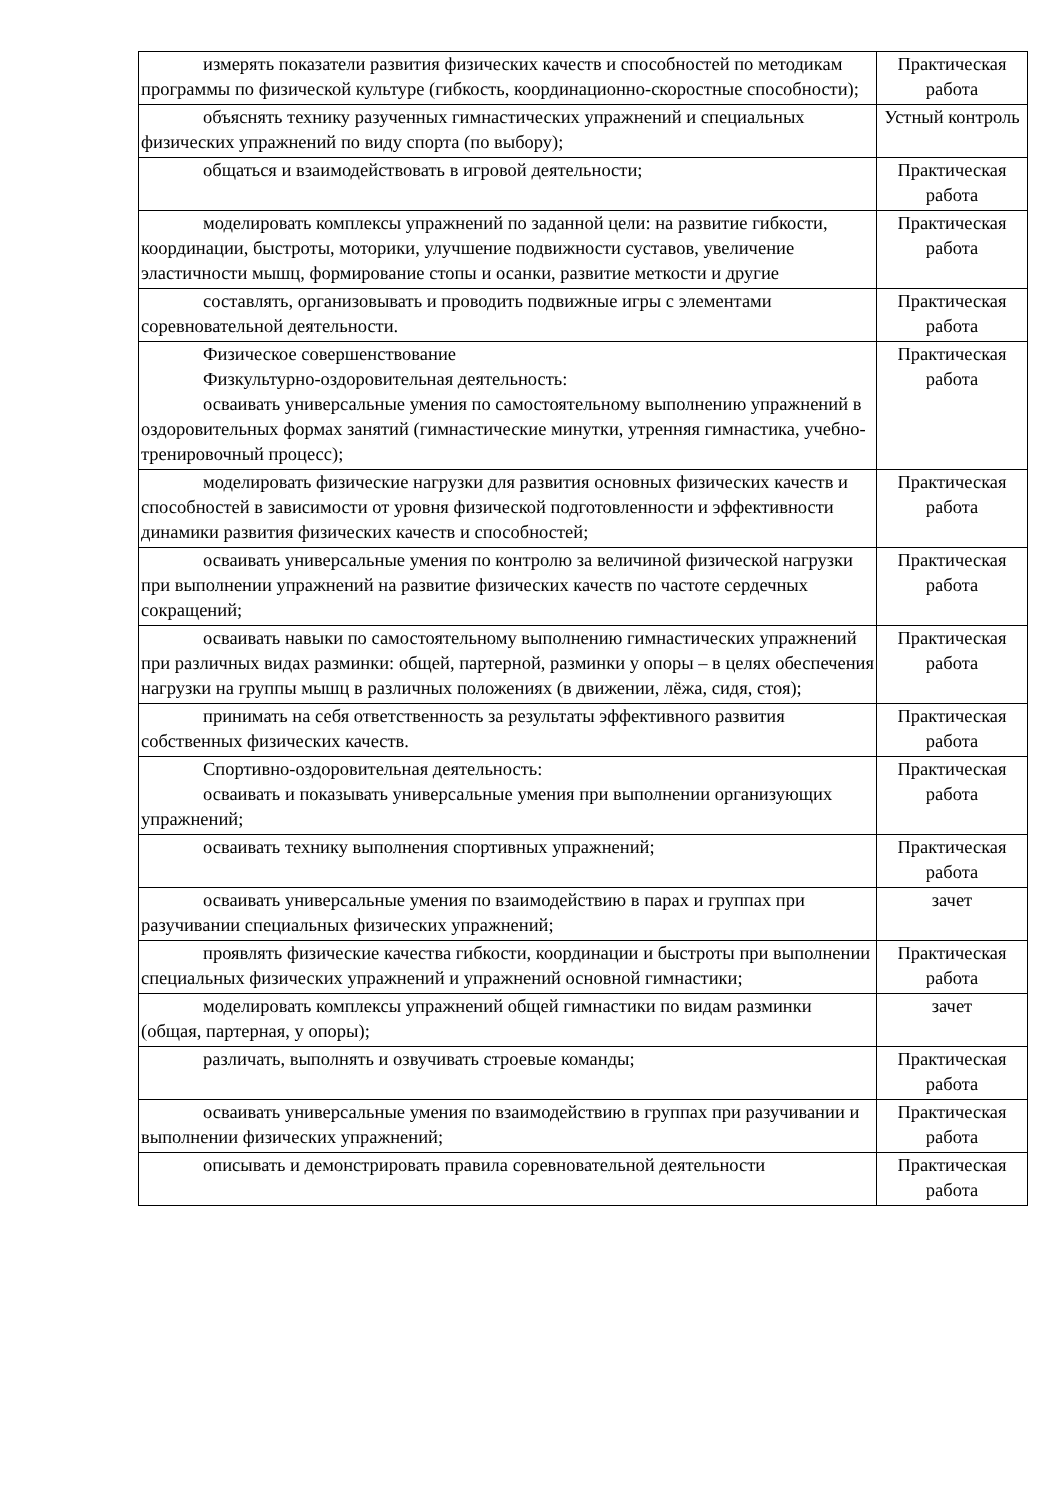| измерять показатели развития физических качеств и способностей по методикам программы по физической культуре (гибкость, координационно-скоростные способности); | Практическая работа |
| объяснять технику разученных гимнастических упражнений и специальных физических упражнений по виду спорта (по выбору); | Устный контроль |
| общаться и взаимодействовать в игровой деятельности; | Практическая работа |
| моделировать комплексы упражнений по заданной цели: на развитие гибкости, координации, быстроты, моторики, улучшение подвижности суставов, увеличение эластичности мышц, формирование стопы и осанки, развитие меткости и другие | Практическая работа |
| составлять, организовывать и проводить подвижные игры с элементами соревновательной деятельности. | Практическая работа |
| Физическое совершенствование Физкультурно-оздоровительная деятельность: осваивать универсальные умения по самостоятельному выполнению упражнений в оздоровительных формах занятий (гимнастические минутки, утренняя гимнастика, учебно-тренировочный процесс); | Практическая работа |
| моделировать физические нагрузки для развития основных физических качеств и способностей в зависимости от уровня физической подготовленности и эффективности динамики развития физических качеств и способностей; | Практическая работа |
| осваивать универсальные умения по контролю за величиной физической нагрузки при выполнении упражнений на развитие физических качеств по частоте сердечных сокращений; | Практическая работа |
| осваивать навыки по самостоятельному выполнению гимнастических упражнений при различных видах разминки: общей, партерной, разминки у опоры – в целях обеспечения нагрузки на группы мышц в различных положениях (в движении, лёжа, сидя, стоя); | Практическая работа |
| принимать на себя ответственность за результаты эффективного развития собственных физических качеств. | Практическая работа |
| Спортивно-оздоровительная деятельность: осваивать и показывать универсальные умения при выполнении организующих упражнений; | Практическая работа |
| осваивать технику выполнения спортивных упражнений; | Практическая работа |
| осваивать универсальные умения по взаимодействию в парах и группах при разучивании специальных физических упражнений; | зачет |
| проявлять физические качества гибкости, координации и быстроты при выполнении специальных физических упражнений и упражнений основной гимнастики; | Практическая работа |
| моделировать комплексы упражнений общей гимнастики по видам разминки (общая, партерная, у опоры); | зачет |
| различать, выполнять и озвучивать строевые команды; | Практическая работа |
| осваивать универсальные умения по взаимодействию в группах при разучивании и выполнении физических упражнений; | Практическая работа |
| описывать и демонстрировать правила соревновательной деятельности | Практическая работа |